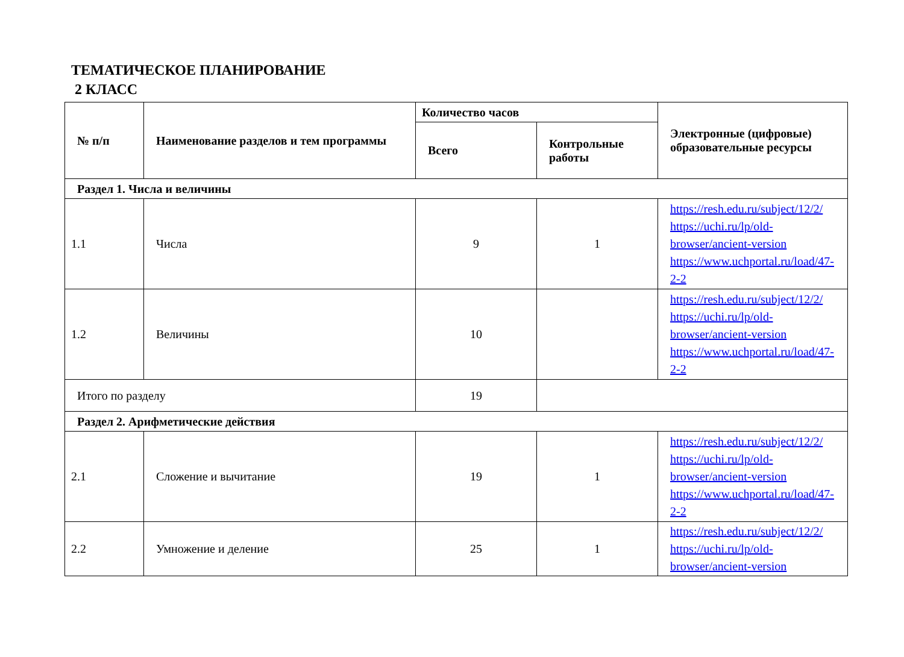ТЕМАТИЧЕСКОЕ ПЛАНИРОВАНИЕ
2 КЛАСС
| № п/п | Наименование разделов и тем программы | Количество часов | | Электронные (цифровые) образовательные ресурсы |
| --- | --- | --- | --- | --- |
| | | Всего | Контрольные работы | |
| Раздел 1. Числа и величины | | | | |
| 1.1 | Числа | 9 | 1 | https://resh.edu.ru/subject/12/2/ https://uchi.ru/lp/old-browser/ancient-version https://www.uchportal.ru/load/47-2-2 |
| 1.2 | Величины | 10 | | https://resh.edu.ru/subject/12/2/ https://uchi.ru/lp/old-browser/ancient-version https://www.uchportal.ru/load/47-2-2 |
| Итого по разделу | | 19 | | |
| Раздел 2. Арифметические действия | | | | |
| 2.1 | Сложение и вычитание | 19 | 1 | https://resh.edu.ru/subject/12/2/ https://uchi.ru/lp/old-browser/ancient-version https://www.uchportal.ru/load/47-2-2 |
| 2.2 | Умножение и деление | 25 | 1 | https://resh.edu.ru/subject/12/2/ https://uchi.ru/lp/old-browser/ancient-version |